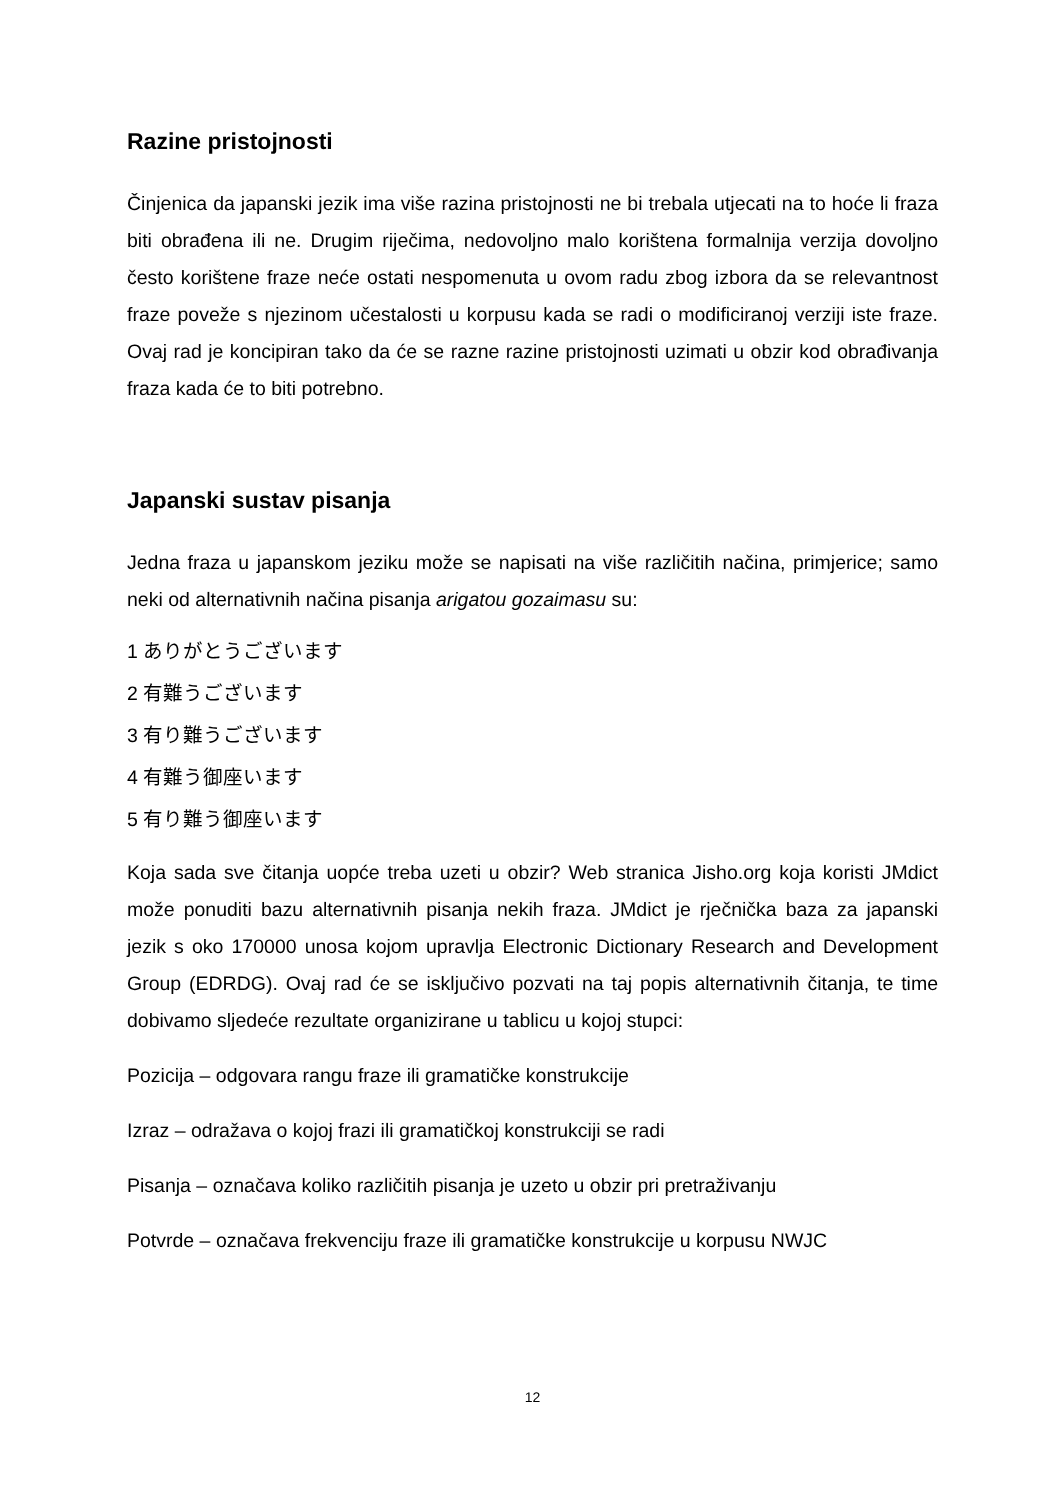Razine pristojnosti
Činjenica da japanski jezik ima više razina pristojnosti ne bi trebala utjecati na to hoće li fraza biti obrađena ili ne. Drugim riječima, nedovoljno malo korištena formalnija verzija dovoljno često korištene fraze neće ostati nespomenuta u ovom radu zbog izbora da se relevantnost fraze poveže s njezinom učestalosti u korpusu kada se radi o modificiranoj verziji iste fraze. Ovaj rad je koncipiran tako da će se razne razine pristojnosti uzimati u obzir kod obrađivanja fraza kada će to biti potrebno.
Japanski sustav pisanja
Jedna fraza u japanskom jeziku može se napisati na više različitih načina, primjerice; samo neki od alternativnih načina pisanja arigatou gozaimasu su:
1 ありがとうございます
2 有難うございます
3 有り難うございます
4 有難う御座います
5 有り難う御座います
Koja sada sve čitanja uopće treba uzeti u obzir? Web stranica Jisho.org koja koristi JMdict može ponuditi bazu alternativnih pisanja nekih fraza. JMdict je rječnička baza za japanski jezik s oko 170000 unosa kojom upravlja Electronic Dictionary Research and Development Group (EDRDG). Ovaj rad će se isključivo pozvati na taj popis alternativnih čitanja, te time dobivamo sljedeće rezultate organizirane u tablicu u kojoj stupci:
Pozicija – odgovara rangu fraze ili gramatičke konstrukcije
Izraz – odražava o kojoj frazi ili gramatičkoj konstrukciji se radi
Pisanja – označava koliko različitih pisanja je uzeto u obzir pri pretraživanju
Potvrde – označava frekvenciju fraze ili gramatičke konstrukcije u korpusu NWJC
12